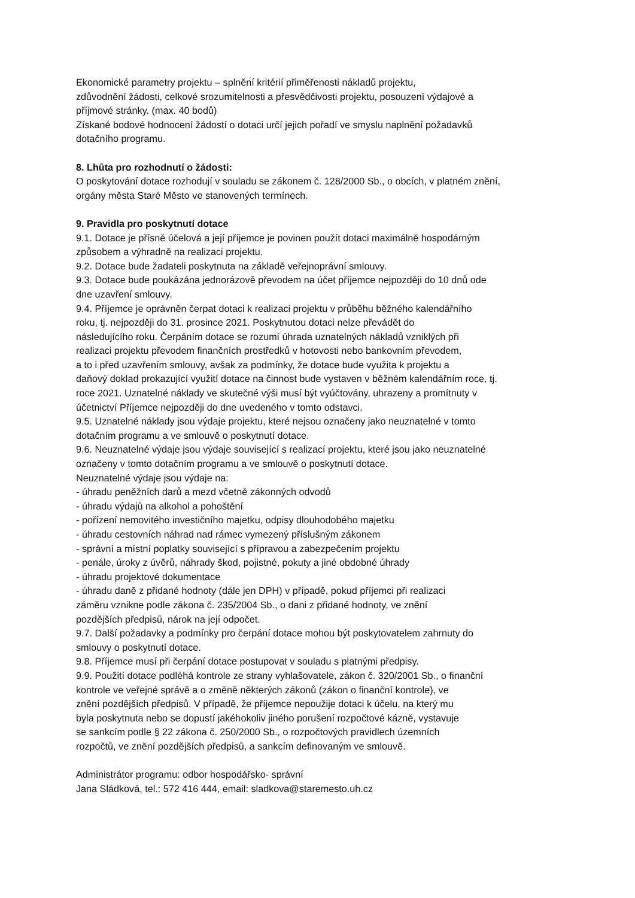Ekonomické parametry projektu – splnění kritérií přiměřenosti nákladů projektu,
zdůvodnění žádosti, celkové srozumitelnosti a přesvědčivosti projektu, posouzení výdajové a
příjmové stránky. (max. 40 bodů)
Získané bodové hodnocení žádostí o dotaci určí jejich pořadí ve smyslu naplnění požadavků
dotačního programu.
8. Lhůta pro rozhodnutí o žádosti:
O poskytování dotace rozhodují v souladu se zákonem č. 128/2000 Sb., o obcích, v platném znění,
orgány města Staré Město ve stanovených termínech.
9. Pravidla pro poskytnutí dotace
9.1. Dotace je přísně účelová a její příjemce je povinen použít dotaci maximálně hospodárným
způsobem a výhradně na realizaci projektu.
9.2. Dotace bude žadateli poskytnuta na základě veřejnoprávní smlouvy.
9.3. Dotace bude poukázána jednorázově převodem na účet příjemce nejpozději do 10 dnů ode
dne uzavření smlouvy.
9.4. Příjemce je oprávněn čerpat dotaci k realizaci projektu v průběhu běžného kalendářního
roku, tj. nejpozději do 31. prosince 2021. Poskytnutou dotaci nelze převádět do
následujícího roku. Čerpáním dotace se rozumí úhrada uznatelných nákladů vzniklých při
realizaci projektu převodem finančních prostředků v hotovosti nebo bankovním převodem,
a to i před uzavřením smlouvy, avšak za podmínky, že dotace bude využita k projektu a
daňový doklad prokazující využití dotace na činnost bude vystaven v běžném kalendářním roce, tj.
roce 2021. Uznatelné náklady ve skutečné výši musí být vyúčtovány, uhrazeny a promítnuty v
účetnictví Příjemce nejpozději do dne uvedeného v tomto odstavci.
9.5. Uznatelné náklady jsou výdaje projektu, které nejsou označeny jako neuznatelné v tomto
dotačním programu a ve smlouvě o poskytnutí dotace.
9.6. Neuznatelné výdaje jsou výdaje související s realizací projektu, které jsou jako neuznatelné
označeny v tomto dotačním programu a ve smlouvě o poskytnutí dotace.
Neuznatelné výdaje jsou výdaje na:
- úhradu peněžních darů a mezd včetně zákonných odvodů
- úhradu výdajů na alkohol a pohoštění
- pořízení nemovitého investičního majetku, odpisy dlouhodobého majetku
- úhradu cestovních náhrad nad rámec vymezený příslušným zákonem
- správní a místní poplatky související s přípravou a zabezpečením projektu
- penále, úroky z úvěrů, náhrady škod, pojistné, pokuty a jiné obdobné úhrady
- úhradu projektové dokumentace
- úhradu daně z přidané hodnoty (dále jen DPH) v případě, pokud příjemci při realizaci
záměru vznikne podle zákona č. 235/2004 Sb., o dani z přidané hodnoty, ve znění
pozdějších předpisů, nárok na její odpočet.
9.7. Další požadavky a podmínky pro čerpání dotace mohou být poskytovatelem zahrnuty do
smlouvy o poskytnutí dotace.
9.8. Příjemce musí při čerpání dotace postupovat v souladu s platnými předpisy.
9.9. Použití dotace podléhá kontrole ze strany vyhlašovatele, zákon č. 320/2001 Sb., o finanční
kontrole ve veřejné správě a o změně některých zákonů (zákon o finanční kontrole), ve
znění pozdějších předpisů. V případě, že příjemce nepoužije dotaci k účelu, na který mu
byla poskytnuta nebo se dopustí jakéhokoliv jiného porušení rozpočtové kázně, vystavuje
se sankcím podle § 22 zákona č. 250/2000 Sb., o rozpočtových pravidlech územních
rozpočtů, ve znění pozdějších předpisů, a sankcím definovaným ve smlouvě.
Administrátor programu: odbor hospodářsko- správní
Jana Sládková, tel.: 572 416 444, email: sladkova@staremesto.uh.cz